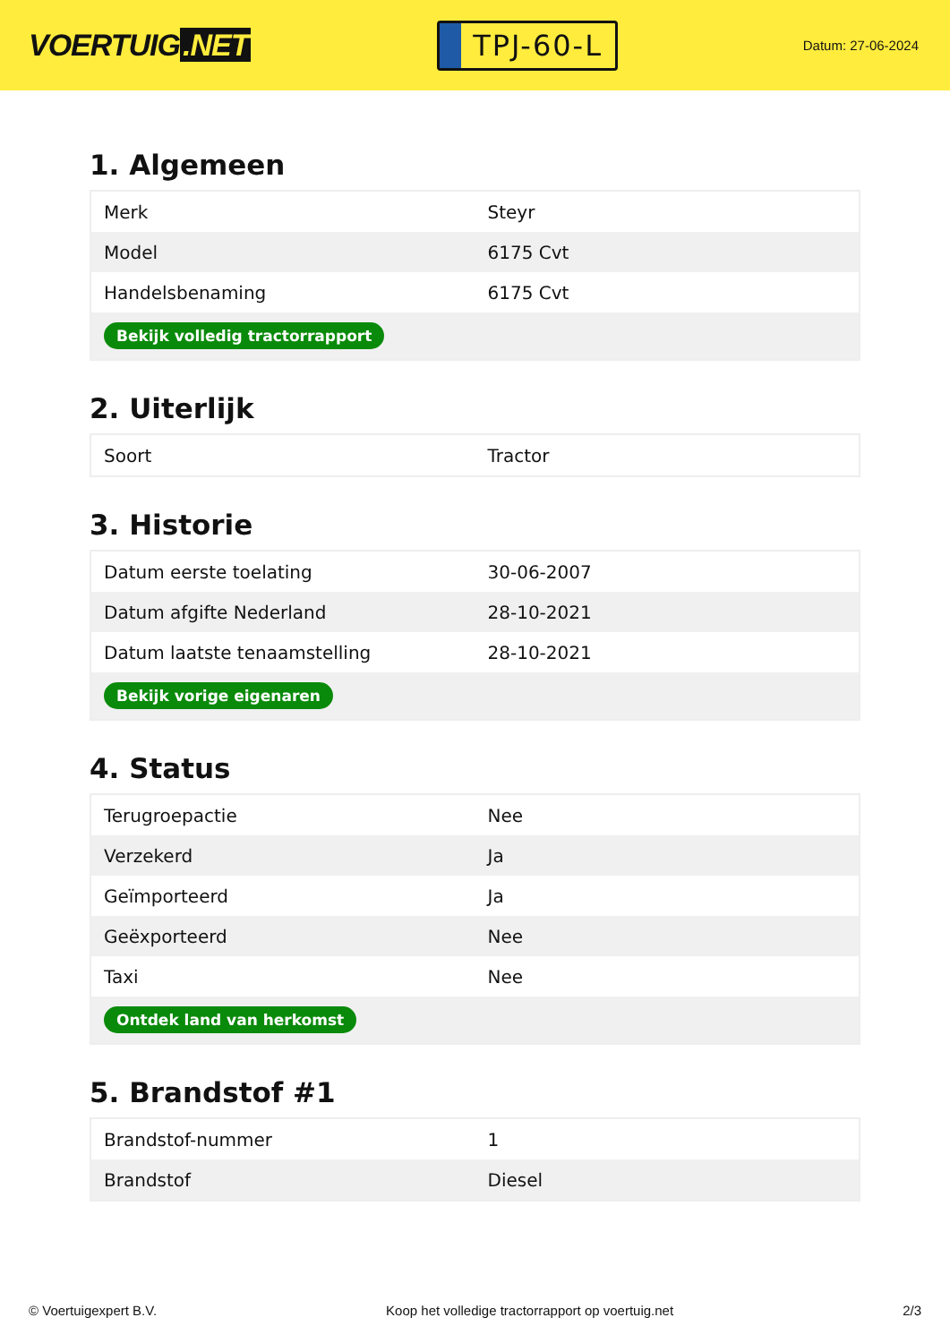VOERTUIG.NET
TPJ-60-L
Datum: 27-06-2024
1. Algemeen
| Merk | Steyr |
| Model | 6175 Cvt |
| Handelsbenaming | 6175 Cvt |
| Bekijk volledig tractorrapport | |
2. Uiterlijk
| Soort | Tractor |
3. Historie
| Datum eerste toelating | 30-06-2007 |
| Datum afgifte Nederland | 28-10-2021 |
| Datum laatste tenaamstelling | 28-10-2021 |
| Bekijk vorige eigenaren | |
4. Status
| Terugroepactie | Nee |
| Verzekerd | Ja |
| Geïmporteerd | Ja |
| Geëxporteerd | Nee |
| Taxi | Nee |
| Ontdek land van herkomst | |
5. Brandstof #1
| Brandstof-nummer | 1 |
| Brandstof | Diesel |
© Voertuigexpert B.V. Koop het volledige tractorrapport op voertuig.net 2/3